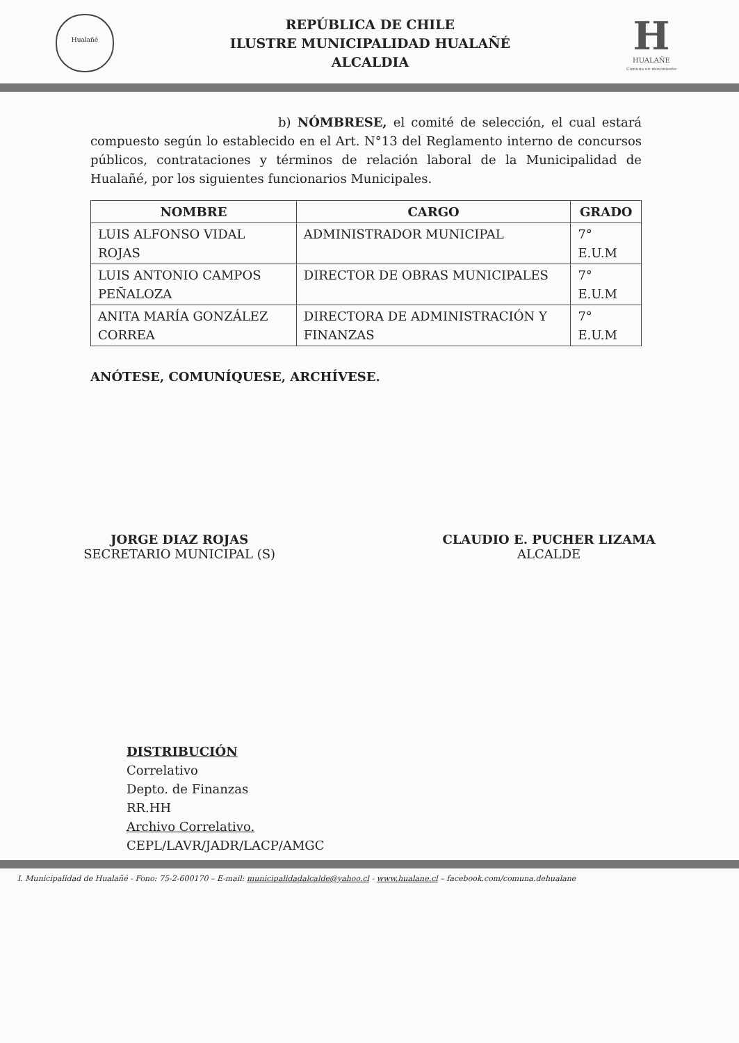Hualañé
REPÚBLICA DE CHILE
ILUSTRE MUNICIPALIDAD HUALAÑÉ
ALCALDIA
H
HUALAÑE
Comuna en movimiento
b) NÓMBRESE, el comité de selección, el cual estará compuesto según lo establecido en el Art. N°13 del Reglamento interno de concursos públicos, contrataciones y términos de relación laboral de la Municipalidad de Hualañé, por los siguientes funcionarios Municipales.
| NOMBRE | CARGO | GRADO |
| --- | --- | --- |
| LUIS ALFONSO VIDAL ROJAS | ADMINISTRADOR MUNICIPAL | 7° E.U.M |
| LUIS ANTONIO CAMPOS PEÑALOZA | DIRECTOR DE OBRAS MUNICIPALES | 7° E.U.M |
| ANITA MARÍA GONZÁLEZ CORREA | DIRECTORA DE ADMINISTRACIÓN Y FINANZAS | 7° E.U.M |
ANÓTESE, COMUNÍQUESE, ARCHÍVESE.
JORGE DIAZ ROJAS
SECRETARIO MUNICIPAL (S)
CLAUDIO E. PUCHER LIZAMA
ALCALDE
DISTRIBUCIÓN
Correlativo
Depto. de Finanzas
RR.HH
Archivo Correlativo.
CEPL/LAVR/JADR/LACP/AMGC
I. Municipalidad de Hualañé - Fono: 75-2-600170 – E-mail: municipalidadalcalde@yahoo.cl - www.hualane.cl – facebook.com/comuna.dehualane